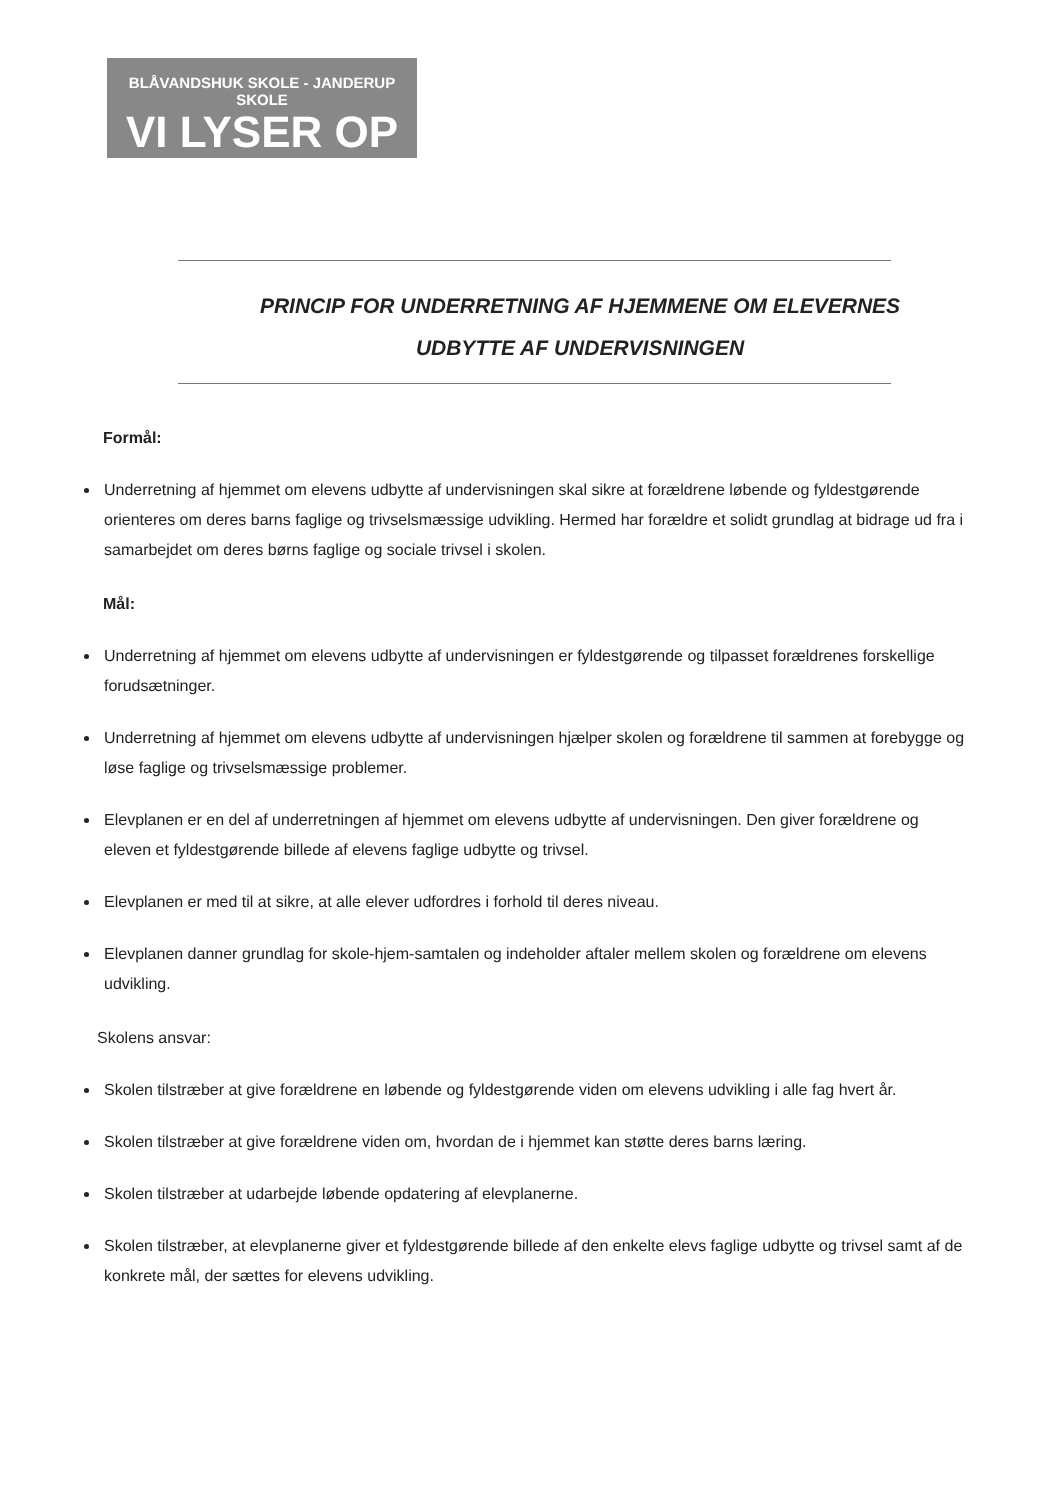BLÅVANDSHUK SKOLE - JANDERUP SKOLE
VI LYSER OP
PRINCIP FOR UNDERRETNING AF HJEMMENE OM ELEVERNES
UDBYTTE AF UNDERVISNINGEN
Formål:
Underretning af hjemmet om elevens udbytte af undervisningen skal sikre at forældrene løbende og fyldestgørende orienteres om deres barns faglige og trivselsmæssige udvikling. Hermed har forældre et solidt grundlag at bidrage ud fra i samarbejdet om deres børns faglige og sociale trivsel i skolen.
Mål:
Underretning af hjemmet om elevens udbytte af undervisningen er fyldestgørende og tilpasset forældrenes forskellige forudsætninger.
Underretning af hjemmet om elevens udbytte af undervisningen hjælper skolen og forældrene til sammen at forebygge og løse faglige og trivselsmæssige problemer.
Elevplanen er en del af underretningen af hjemmet om elevens udbytte af undervisningen. Den giver forældrene og eleven et fyldestgørende billede af elevens faglige udbytte og trivsel.
Elevplanen er med til at sikre, at alle elever udfordres i forhold til deres niveau.
Elevplanen danner grundlag for skole-hjem-samtalen og indeholder aftaler mellem skolen og forældrene om elevens udvikling.
Skolens ansvar:
Skolen tilstræber at give forældrene en løbende og fyldestgørende viden om elevens udvikling i alle fag hvert år.
Skolen tilstræber at give forældrene viden om, hvordan de i hjemmet kan støtte deres barns læring.
Skolen tilstræber at udarbejde løbende opdatering af elevplanerne.
Skolen tilstræber, at elevplanerne giver et fyldestgørende billede af den enkelte elevs faglige udbytte og trivsel samt af de konkrete mål, der sættes for elevens udvikling.